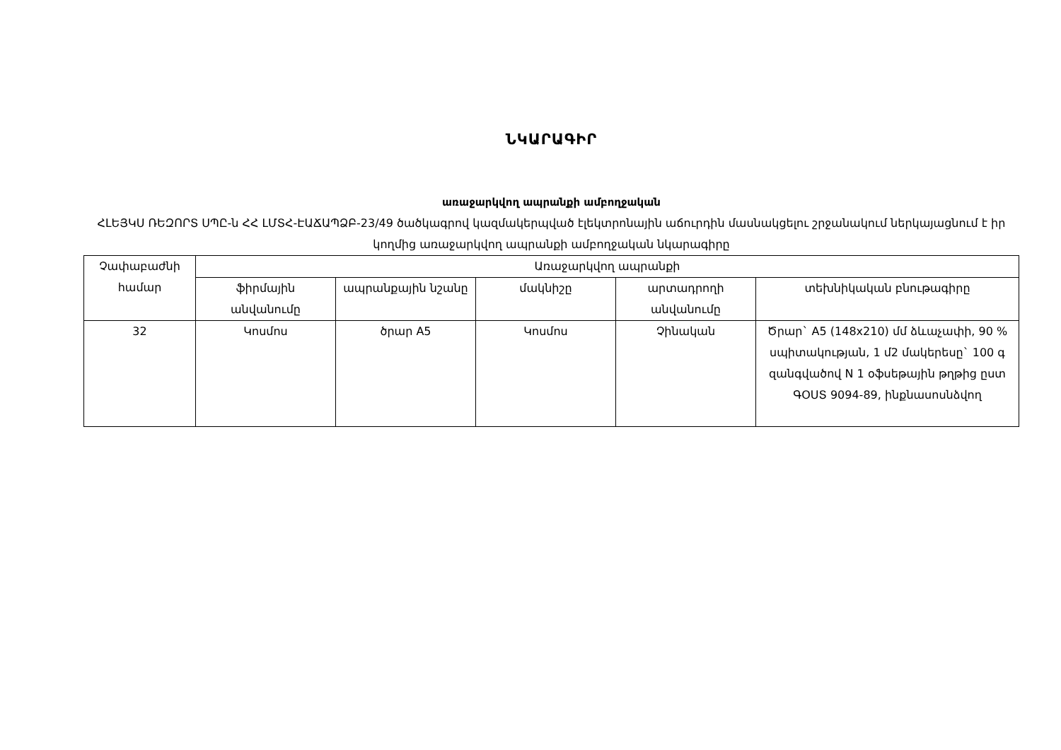ՆԿԱՐԱԳԻՐ
առաջարկվող ապրանքի ամբողջական
ՀԼԵՅԿՍ ՌԵԶՈՐՏ ՍՊԸ-ն ՀՀ ԼՄՏՀ-ԷԱՃԱՊՁԲ-23/49 ծածկագրով կազմակերպված էլեկտրոնային աճուրդին մասնակցելու շրջանակում ներկայացնում է իր կողմից առաջարկվող ապրանքի ամբողջական նկարագիրը
| Չափաբաժնի համար | Առաջարկվող ապրանքի | | | | |
| --- | --- | --- | --- | --- | --- |
| | ֆիրմային անվանումը | ապրանքային նշանը | մակնիշը | արտադրողի անվանումը | տեխնիկական բնութագիրը |
| 32 | Կոսմոս | ծրար A5 | Կոսմոս | Չինական | Ծրար` A5 (148x210) մմ ձևաչափի, 90 % սպիտակության, 1 մ2 մակերեսը` 100 գ զանգվածով N 1 օֆսեթային թղթից ըստ ԳՕՍՏ 9094-89, ինքնասոսնձվող |